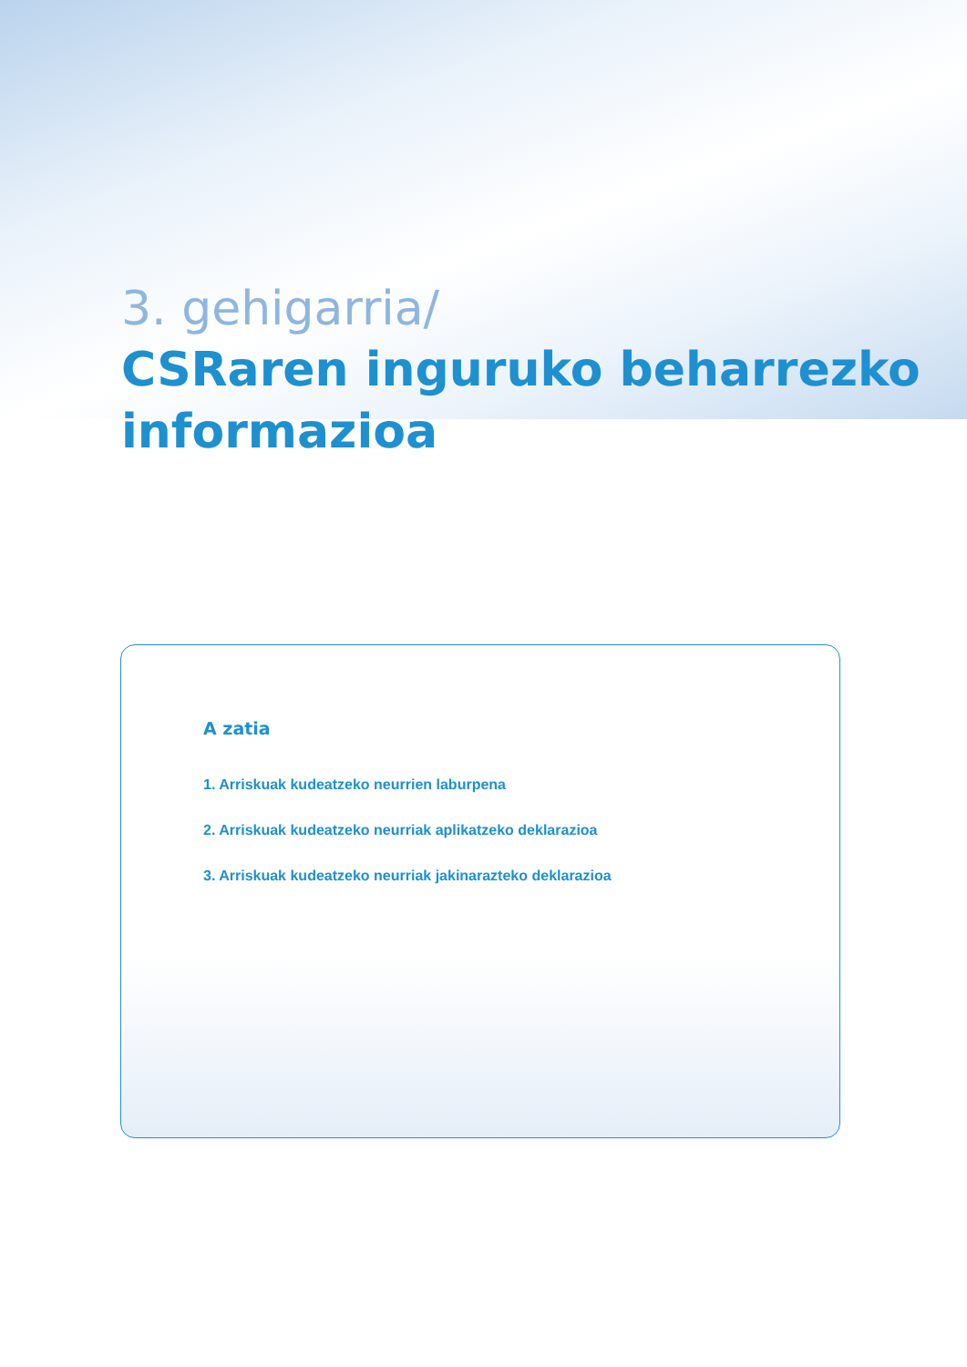3. gehigarria/
CSRaren inguruko beharrezko informazioa
A zatia
1. Arriskuak kudeatzeko neurrien laburpena
2. Arriskuak kudeatzeko neurriak aplikatzeko deklarazioa
3. Arriskuak kudeatzeko neurriak jakinarazteko deklarazioa